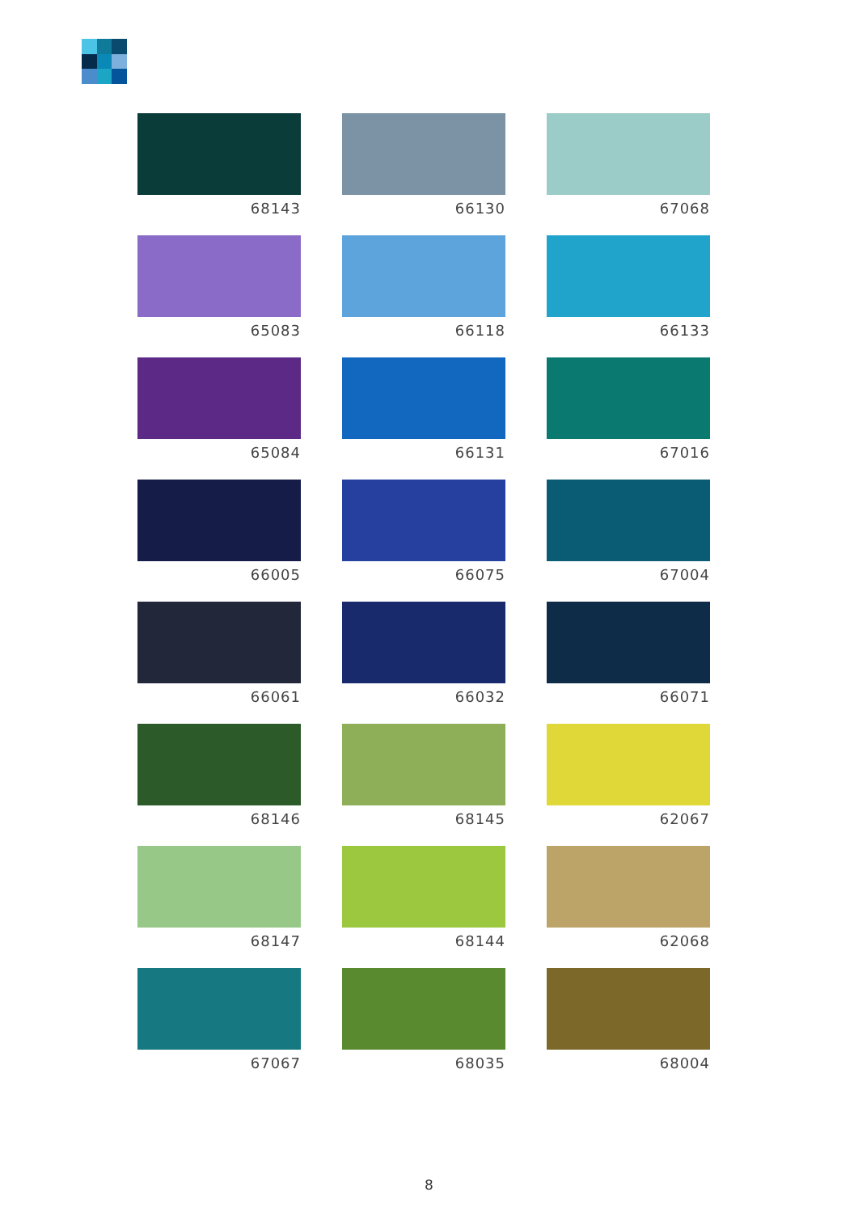68143
66130
67068
65083
66118
66133
65084
66131
67016
66005
66075
67004
66061
66032
66071
68146
68145
62067
68147
68144
62068
67067
68035
68004
8